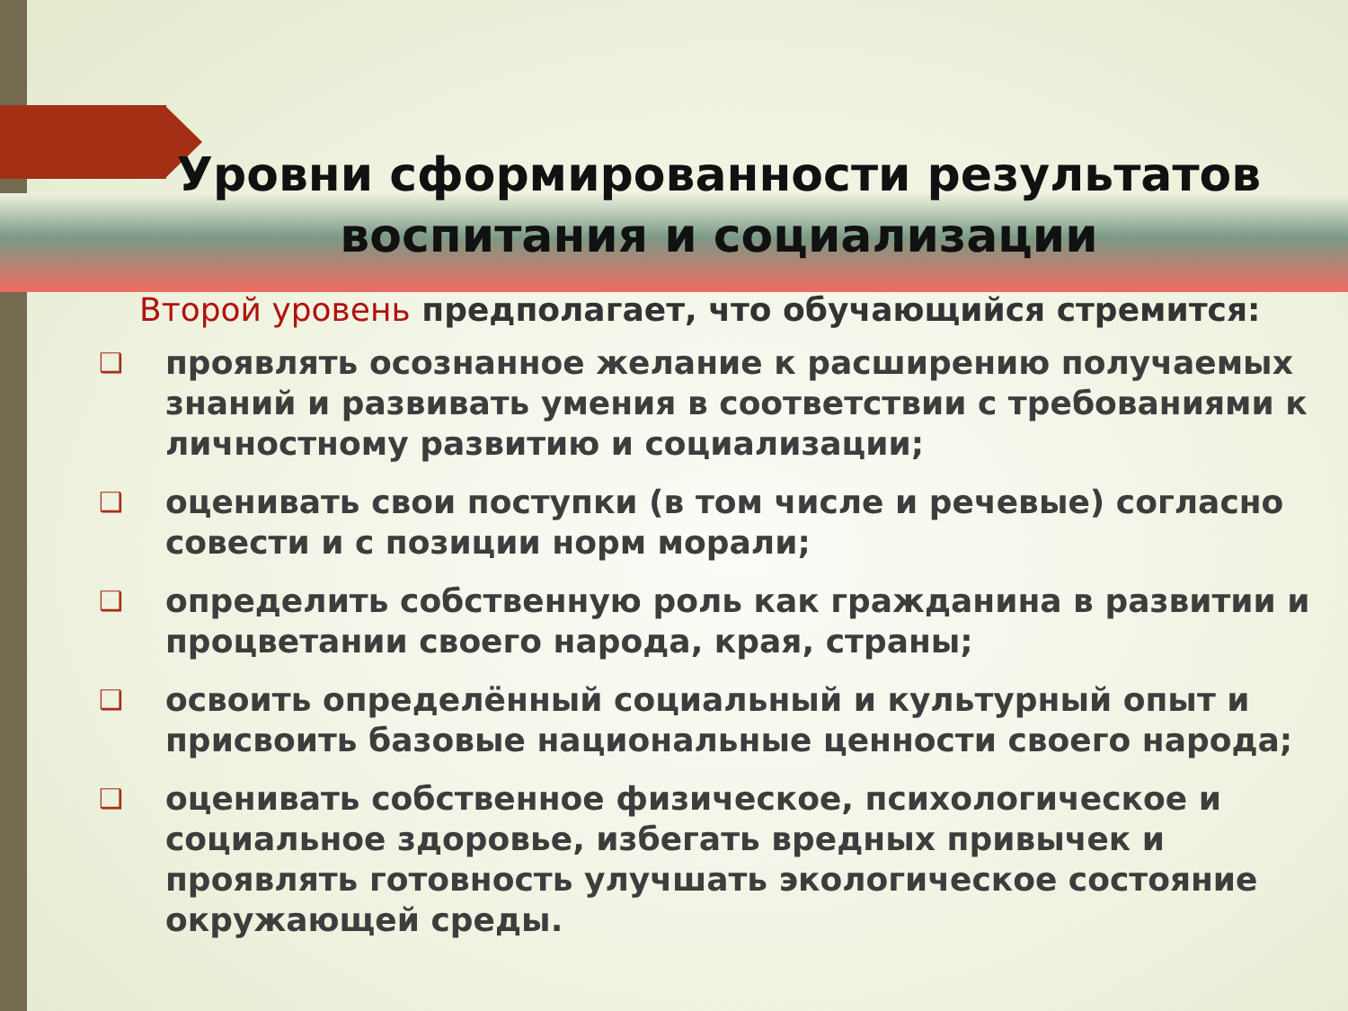Уровни сформированности результатов воспитания и социализации
Второй уровень предполагает, что обучающийся стремится:
❑ проявлять осознанное желание к расширению получаемых знаний и развивать умения в соответствии с требованиями к личностному развитию и социализации;
❑ оценивать свои поступки (в том числе и речевые) согласно совести и с позиции норм морали;
❑ определить собственную роль как гражданина в развитии и процветании своего народа, края, страны;
❑ освоить определённый социальный и культурный опыт и присвоить базовые национальные ценности своего народа;
❑ оценивать собственное физическое, психологическое и социальное здоровье, избегать вредных привычек и проявлять готовность улучшать экологическое состояние окружающей среды.